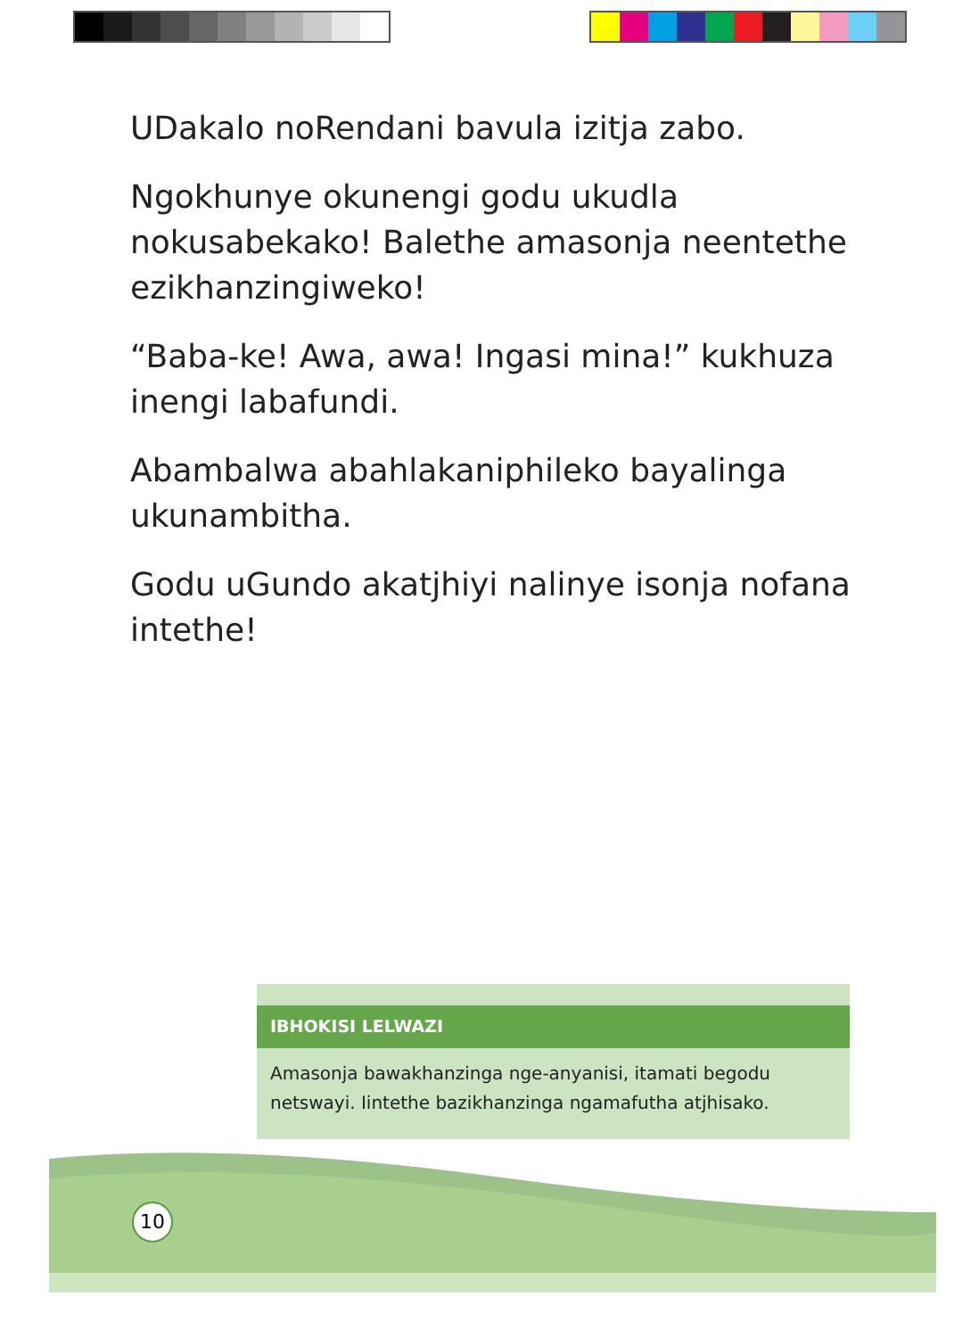UDakalo noRendani bavula izitja zabo.
Ngokhunye okunengi godu ukudla nokusabekako! Balethe amasonja neentethe ezikhanzingiweko!
“Baba-ke! Awa, awa! Ingasi mina!” kukhuza inengi labafundi.
Abambalwa abahlakaniphileko bayalinga ukunambitha.
Godu uGundo akatjhiyi nalinye isonja nofana intethe!
IBHOKISI LELWAZI
Amasonja bawakhanzinga nge-anyanisi, itamati begodu netswayi. Iintethe bazikhanzinga ngamafutha atjhisako.
10